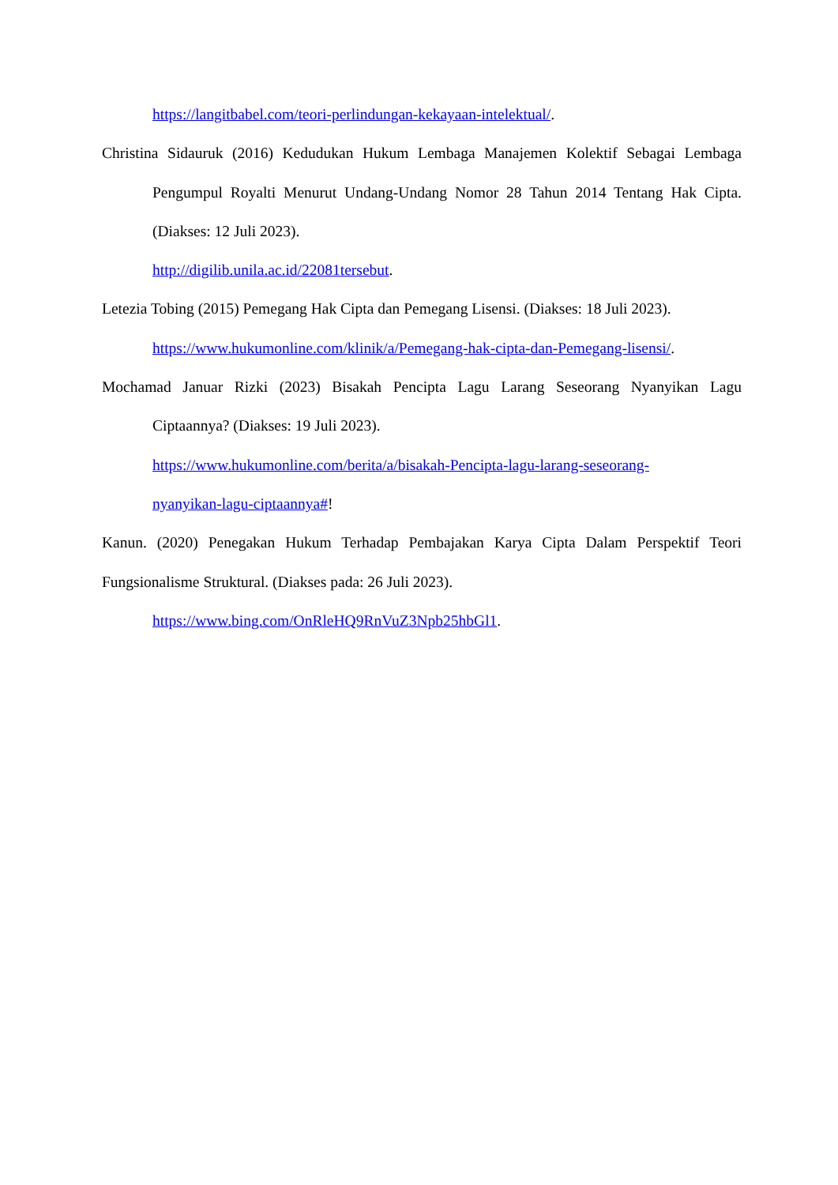https://langitbabel.com/teori-perlindungan-kekayaan-intelektual/.
Christina Sidauruk (2016) Kedudukan Hukum Lembaga Manajemen Kolektif Sebagai Lembaga Pengumpul Royalti Menurut Undang-Undang Nomor 28 Tahun 2014 Tentang Hak Cipta. (Diakses: 12 Juli 2023).
http://digilib.unila.ac.id/22081tersebut.
Letezia Tobing (2015) Pemegang Hak Cipta dan Pemegang Lisensi. (Diakses: 18 Juli 2023).
https://www.hukumonline.com/klinik/a/Pemegang-hak-cipta-dan-Pemegang-lisensi/.
Mochamad Januar Rizki (2023) Bisakah Pencipta Lagu Larang Seseorang Nyanyikan Lagu Ciptaannya? (Diakses: 19 Juli 2023).
https://www.hukumonline.com/berita/a/bisakah-Pencipta-lagu-larang-seseorang-
nyanyikan-lagu-ciptaannya#!
Kanun. (2020) Penegakan Hukum Terhadap Pembajakan Karya Cipta Dalam Perspektif Teori Fungsionalisme Struktural. (Diakses pada: 26 Juli 2023).
https://www.bing.com/OnRleHQ9RnVuZ3Npb25hbGl1.